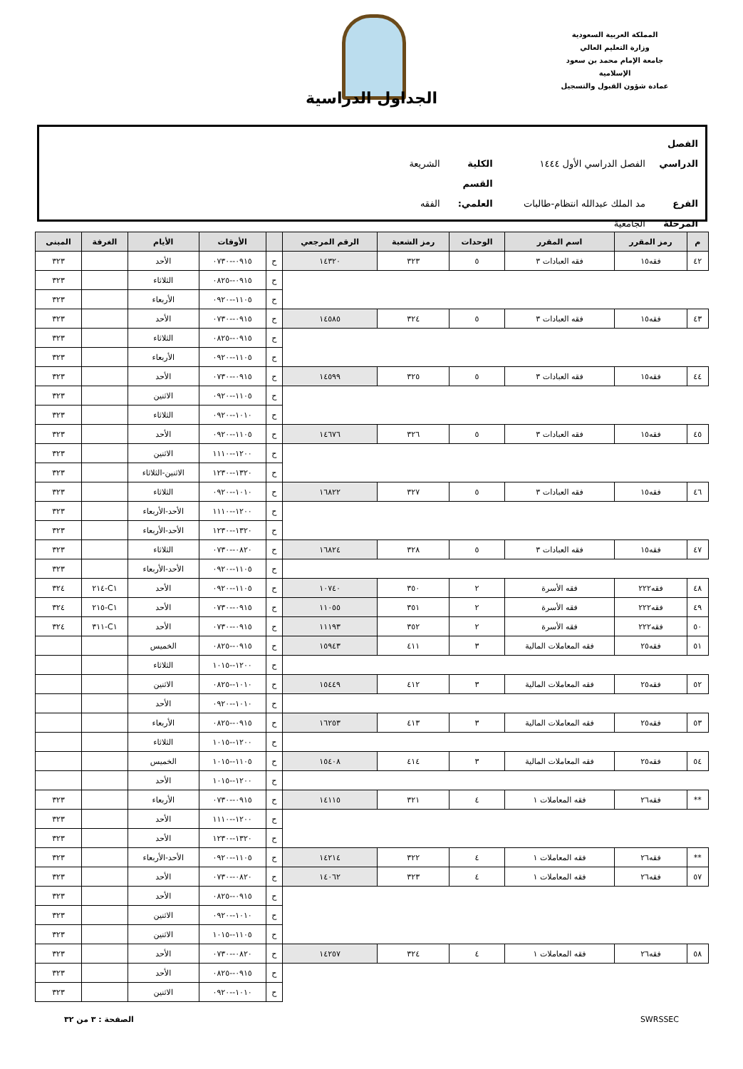المملكة العربية السعودية
وزارة التعليم العالي
جامعة الإمام محمد بن سعود الإسلامية
عمادة شؤون القبول والتسجيل
الجداول الدراسية
الفصل الدراسي الفصل الدراسي الأول ١٤٤٤ الكلية الشريعة
الفرع مد الملك عبدالله انتظام-طالبات القسم العلمي: الفقه
المرحلة الجامعية
| م | رمز المقرر | اسم المقرر | الوحدات | رمز الشعبة | الرقم المرجعي | | الأوقات | الأيام | الغرفة | المبنى |
| --- | --- | --- | --- | --- | --- | --- | --- | --- | --- | --- |
| ٤٢ | فقه١٥ | فقه العبادات ٣ | ٥ | ٣٢٣ | ١٤٣٢٠ | ح | ٠٩١٥--٠٧٣٠ | الأحد | | ٣٢٣ |
| | | | | | | ح | ٠٩١٥--٠٨٢٥ | الثلاثاء | | ٣٢٣ |
| | | | | | | ح | ١١٠٥--٠٩٢٠ | الأربعاء | | ٣٢٣ |
| ٤٣ | فقه١٥ | فقه العبادات ٣ | ٥ | ٣٢٤ | ١٤٥٨٥ | ح | ٠٩١٥--٠٧٣٠ | الأحد | | ٣٢٣ |
| | | | | | | ح | ٠٩١٥--٠٨٢٥ | الثلاثاء | | ٣٢٣ |
| | | | | | | ح | ١١٠٥--٠٩٢٠ | الأربعاء | | ٣٢٣ |
| ٤٤ | فقه١٥ | فقه العبادات ٣ | ٥ | ٣٢٥ | ١٤٥٩٩ | ح | ٠٩١٥--٠٧٣٠ | الأحد | | ٣٢٣ |
| | | | | | | ح | ١١٠٥--٠٩٢٠ | الاثنين | | ٣٢٣ |
| | | | | | | ح | ١٠١٠--٠٩٢٠ | الثلاثاء | | ٣٢٣ |
| ٤٥ | فقه١٥ | فقه العبادات ٣ | ٥ | ٣٢٦ | ١٤٦٧٦ | ح | ١١٠٥--٠٩٢٠ | الأحد | | ٣٢٣ |
| | | | | | | ح | ١٢٠٠--١١١٠ | الاثنين | | ٣٢٣ |
| | | | | | | ح | ١٣٢٠--١٢٣٠ | الاثنين-الثلاثاء | | ٣٢٣ |
| ٤٦ | فقه١٥ | فقه العبادات ٣ | ٥ | ٣٢٧ | ١٦٨٢٢ | ح | ١٠١٠--٠٩٢٠ | الثلاثاء | | ٣٢٣ |
| | | | | | | ح | ١٢٠٠--١١١٠ | الأحد-الأربعاء | | ٣٢٣ |
| | | | | | | ح | ١٣٢٠--١٢٣٠ | الأحد-الأربعاء | | ٣٢٣ |
| ٤٧ | فقه١٥ | فقه العبادات ٣ | ٥ | ٣٢٨ | ١٦٨٢٤ | ح | ٠٨٢٠--٠٧٣٠ | الثلاثاء | | ٣٢٣ |
| | | | | | | ح | ١١٠٥--٠٩٢٠ | الأحد-الأربعاء | | ٣٢٣ |
| ٤٨ | فقه٢٢٢ | فقه الأسرة | ٢ | ٣٥٠ | ١٠٧٤٠ | ح | ١١٠٥--٠٩٢٠ | الأحد | C١-٢١٤ | ٣٢٤ |
| ٤٩ | فقه٢٢٢ | فقه الأسرة | ٢ | ٣٥١ | ١١٠٥٥ | ح | ٠٩١٥--٠٧٣٠ | الأحد | C١-٢١٥ | ٣٢٤ |
| ٥٠ | فقه٢٢٢ | فقه الأسرة | ٢ | ٣٥٢ | ١١١٩٣ | ح | ٠٩١٥--٠٧٣٠ | الأحد | C١-٣١١ | ٣٢٤ |
| ٥١ | فقه٢٥ | فقه المعاملات المالية | ٣ | ٤١١ | ١٥٩٤٣ | ح | ٠٩١٥--٠٨٢٥ | الخميس | | |
| | | | | | | ح | ١٢٠٠--١٠١٥ | الثلاثاء | | |
| ٥٢ | فقه٢٥ | فقه المعاملات المالية | ٣ | ٤١٢ | ١٥٤٤٩ | ح | ١٠١٠--٠٨٢٥ | الاثنين | | |
| | | | | | | ح | ١٠١٠--٠٩٢٠ | الأحد | | |
| ٥٣ | فقه٢٥ | فقه المعاملات المالية | ٣ | ٤١٣ | ١٦٢٥٣ | ح | ٠٩١٥--٠٨٢٥ | الأربعاء | | |
| | | | | | | ح | ١٢٠٠--١٠١٥ | الثلاثاء | | |
| ٥٤ | فقه٢٥ | فقه المعاملات المالية | ٣ | ٤١٤ | ١٥٤٠٨ | ح | ١١٠٥--١٠١٥ | الخميس | | |
| | | | | | | ح | ١٢٠٠--١٠١٥ | الأحد | | |
| ** | فقه٢٦ | فقه المعاملات ١ | ٤ | ٣٢١ | ١٤١١٥ | ح | ٠٩١٥--٠٧٣٠ | الأربعاء | | ٣٢٣ |
| | | | | | | ح | ١٢٠٠--١١١٠ | الأحد | | ٣٢٣ |
| | | | | | | ح | ١٣٢٠--١٢٣٠ | الأحد | | ٣٢٣ |
| ** | فقه٢٦ | فقه المعاملات ١ | ٤ | ٣٢٢ | ١٤٢١٤ | ح | ١١٠٥--٠٩٢٠ | الأحد-الأربعاء | | ٣٢٣ |
| ٥٧ | فقه٢٦ | فقه المعاملات ١ | ٤ | ٣٢٣ | ١٤٠٦٢ | ح | ٠٨٢٠--٠٧٣٠ | الأحد | | ٣٢٣ |
| | | | | | | ح | ٠٩١٥--٠٨٢٥ | الأحد | | ٣٢٣ |
| | | | | | | ح | ١٠١٠--٠٩٢٠ | الاثنين | | ٣٢٣ |
| | | | | | | ح | ١١٠٥--١٠١٥ | الاثنين | | ٣٢٣ |
| ٥٨ | فقه٢٦ | فقه المعاملات ١ | ٤ | ٣٢٤ | ١٤٢٥٧ | ح | ٠٨٢٠--٠٧٣٠ | الأحد | | ٣٢٣ |
| | | | | | | ح | ٠٩١٥--٠٨٢٥ | الأحد | | ٣٢٣ |
| | | | | | | ح | ١٠١٠--٠٩٢٠ | الاثنين | | ٣٢٣ |
SWRSSEC الصفحة : ٣ من ٣٢